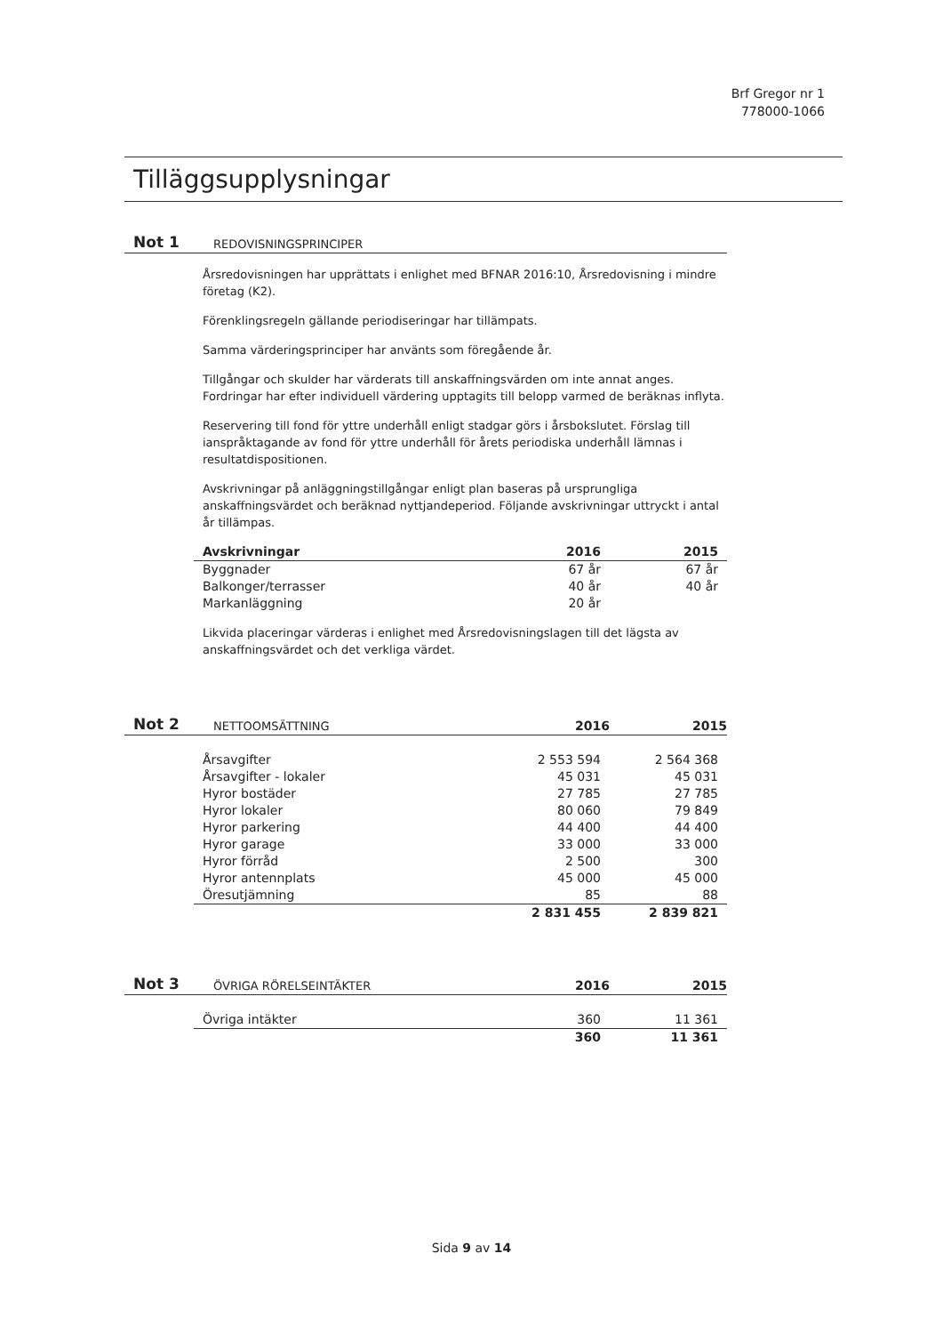Brf Gregor nr 1
778000-1066
Tilläggsupplysningar
Not 1 REDOVISNINGSPRINCIPER
Årsredovisningen har upprättats i enlighet med BFNAR 2016:10, Årsredovisning i mindre företag (K2).
Förenklingsregeln gällande periodiseringar har tillämpats.
Samma värderingsprinciper har använts som föregående år.
Tillgångar och skulder har värderats till anskaffningsvärden om inte annat anges. Fordringar har efter individuell värdering upptagits till belopp varmed de beräknas inflyta.
Reservering till fond för yttre underhåll enligt stadgar görs i årsbokslutet. Förslag till ianspråktagande av fond för yttre underhåll för årets periodiska underhåll lämnas i resultatdispositionen.
Avskrivningar på anläggningstillgångar enligt plan baseras på ursprungliga anskaffningsvärdet och beräknad nyttjandeperiod. Följande avskrivningar uttryckt i antal år tillämpas.
| Avskrivningar | 2016 | 2015 |
| --- | --- | --- |
| Byggnader | 67 år | 67 år |
| Balkonger/terrasser | 40 år | 40 år |
| Markanläggning | 20 år | |
Likvida placeringar värderas i enlighet med Årsredovisningslagen till det lägsta av anskaffningsvärdet och det verkliga värdet.
Not 2 NETTOOMSÄTTNING 2016 2015
| Årsavgifter | 2 553 594 | 2 564 368 |
| Årsavgifter - lokaler | 45 031 | 45 031 |
| Hyror bostäder | 27 785 | 27 785 |
| Hyror lokaler | 80 060 | 79 849 |
| Hyror parkering | 44 400 | 44 400 |
| Hyror garage | 33 000 | 33 000 |
| Hyror förråd | 2 500 | 300 |
| Hyror antennplats | 45 000 | 45 000 |
| Öresutjämning | 85 | 88 |
| | 2 831 455 | 2 839 821 |
Not 3 ÖVRIGA RÖRELSEINTÄKTER 2016 2015
| Övriga intäkter | 360 | 11 361 |
| | 360 | 11 361 |
Sida 9 av 14